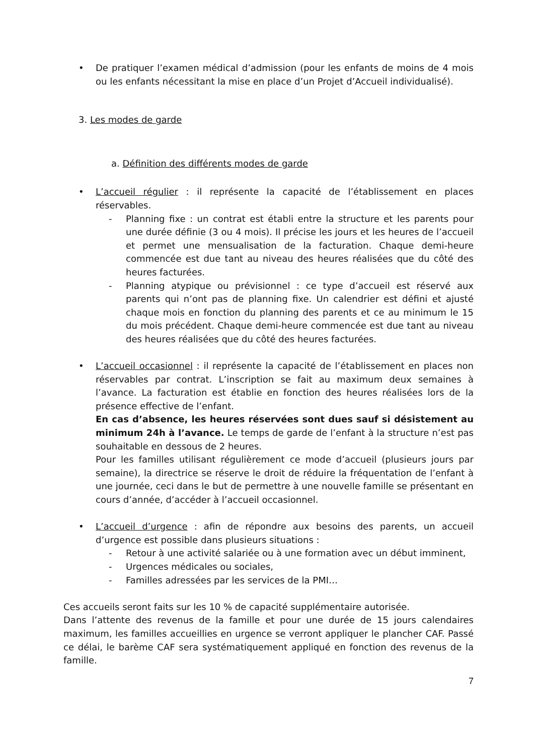• De pratiquer l’examen médical d’admission (pour les enfants de moins de 4 mois ou les enfants nécessitant la mise en place d’un Projet d’Accueil individualisé).
3. Les modes de garde
a. Définition des différents modes de garde
• L’accueil régulier : il représente la capacité de l’établissement en places réservables.
- Planning fixe : un contrat est établi entre la structure et les parents pour une durée définie (3 ou 4 mois). Il précise les jours et les heures de l’accueil et permet une mensualisation de la facturation. Chaque demi-heure commencée est due tant au niveau des heures réalisées que du côté des heures facturées.
- Planning atypique ou prévisionnel : ce type d’accueil est réservé aux parents qui n’ont pas de planning fixe. Un calendrier est défini et ajusté chaque mois en fonction du planning des parents et ce au minimum le 15 du mois précédent. Chaque demi-heure commencée est due tant au niveau des heures réalisées que du côté des heures facturées.
• L’accueil occasionnel : il représente la capacité de l’établissement en places non réservables par contrat. L’inscription se fait au maximum deux semaines à l’avance. La facturation est établie en fonction des heures réalisées lors de la présence effective de l’enfant.
En cas d’absence, les heures réservées sont dues sauf si désistement au minimum 24h à l’avance. Le temps de garde de l’enfant à la structure n’est pas souhaitable en dessous de 2 heures.
Pour les familles utilisant régulièrement ce mode d’accueil (plusieurs jours par semaine), la directrice se réserve le droit de réduire la fréquentation de l’enfant à une journée, ceci dans le but de permettre à une nouvelle famille se présentant en cours d’année, d’accéder à l’accueil occasionnel.
• L’accueil d’urgence : afin de répondre aux besoins des parents, un accueil d’urgence est possible dans plusieurs situations :
- Retour à une activité salariée ou à une formation avec un début imminent,
- Urgences médicales ou sociales,
- Familles adressées par les services de la PMI…
Ces accueils seront faits sur les 10 % de capacité supplémentaire autorisée.
Dans l’attente des revenus de la famille et pour une durée de 15 jours calendaires maximum, les familles accueillies en urgence se verront appliquer le plancher CAF. Passé ce délai, le barème CAF sera systématiquement appliqué en fonction des revenus de la famille.
7